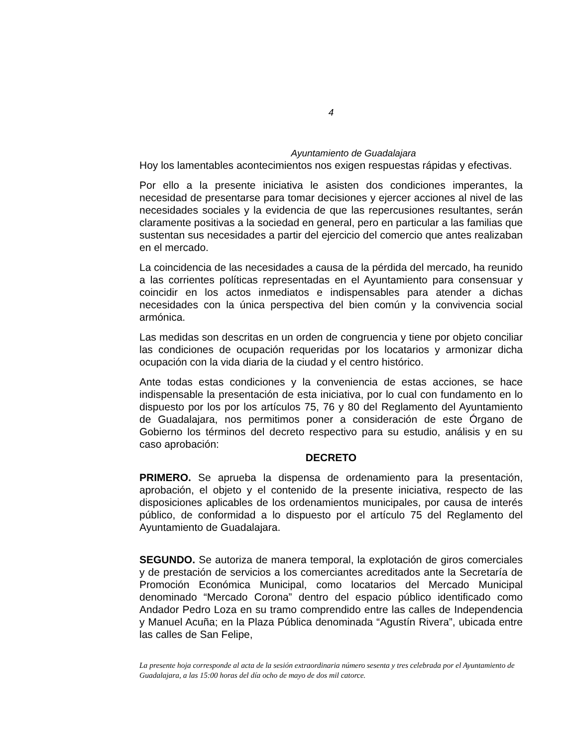4
Ayuntamiento de Guadalajara
Hoy los lamentables acontecimientos nos exigen respuestas rápidas y efectivas.
Por ello a la presente iniciativa le asisten dos condiciones imperantes, la necesidad de presentarse para tomar decisiones y ejercer acciones al nivel de las necesidades sociales y la evidencia de que las repercusiones resultantes, serán claramente positivas a la sociedad en general, pero en particular a las familias que sustentan sus necesidades a partir del ejercicio del comercio que antes realizaban en el mercado.
La coincidencia de las necesidades a causa de la pérdida del mercado, ha reunido a las corrientes políticas representadas en el Ayuntamiento para consensuar y coincidir en los actos inmediatos e indispensables para atender a dichas necesidades con la única perspectiva del bien común y la convivencia social armónica.
Las medidas son descritas en un orden de congruencia y tiene por objeto conciliar las condiciones de ocupación requeridas por los locatarios y armonizar dicha ocupación con la vida diaria de la ciudad y el centro histórico.
Ante todas estas condiciones y la conveniencia de estas acciones, se hace indispensable la presentación de esta iniciativa, por lo cual con fundamento en lo dispuesto por los por los artículos 75, 76 y 80 del Reglamento del Ayuntamiento de Guadalajara, nos permitimos poner a consideración de este Órgano de Gobierno los términos del decreto respectivo para su estudio, análisis y en su caso aprobación:
DECRETO
PRIMERO. Se aprueba la dispensa de ordenamiento para la presentación, aprobación, el objeto y el contenido de la presente iniciativa, respecto de las disposiciones aplicables de los ordenamientos municipales, por causa de interés público, de conformidad a lo dispuesto por el artículo 75 del Reglamento del Ayuntamiento de Guadalajara.
SEGUNDO. Se autoriza de manera temporal, la explotación de giros comerciales y de prestación de servicios a los comerciantes acreditados ante la Secretaría de Promoción Económica Municipal, como locatarios del Mercado Municipal denominado “Mercado Corona” dentro del espacio público identificado como Andador Pedro Loza en su tramo comprendido entre las calles de Independencia y Manuel Acuña; en la Plaza Pública denominada “Agustín Rivera”, ubicada entre las calles de San Felipe,
La presente hoja corresponde al acta de la sesión extraordinaria número sesenta y tres celebrada por el Ayuntamiento de Guadalajara, a las 15:00 horas del día ocho de mayo de dos mil catorce.